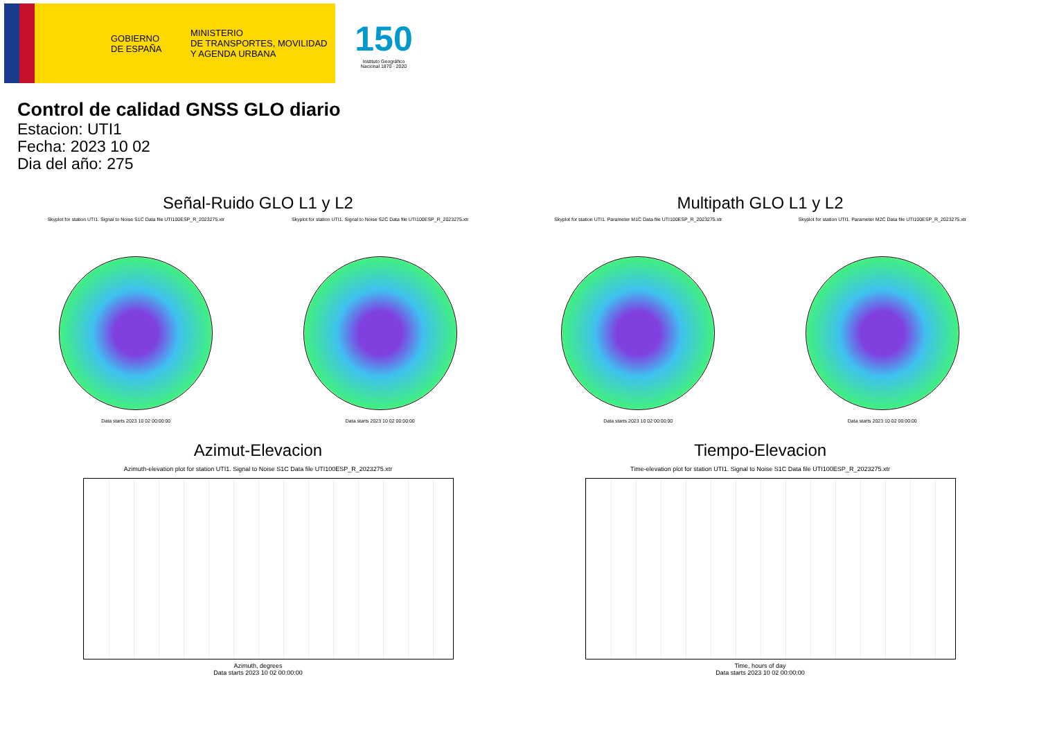GOBIERNO
DE ESPAÑA
MINISTERIO
DE TRANSPORTES, MOVILIDAD
Y AGENDA URBANA
150
Instituto Geográfico Nacional 1870 · 2020
Control de calidad GNSS GLO diario
Estacion: UTI1
Fecha: 2023 10 02
Dia del año: 275
Señal-Ruido GLO L1 y L2
Skyplot for station UTI1. Signal to Noise S1C Data file UTI100ESP_R_2023275.xtr
Data starts 2023 10 02 00:00:00
Skyplot for station UTI1. Signal to Noise S2C Data file UTI100ESP_R_2023275.xtr
Data starts 2023 10 02 00:00:00
Multipath GLO L1 y L2
Skyplot for station UTI1. Parameter M1C Data file UTI100ESP_R_2023275.xtr
Data starts 2023 10 02 00:00:00
Skyplot for station UTI1. Parameter M2C Data file UTI100ESP_R_2023275.xtr
Data starts 2023 10 02 00:00:00
Azimut-Elevacion
Azimuth-elevation plot for station UTI1. Signal to Noise S1C Data file UTI100ESP_R_2023275.xtr
Azimuth, degrees
Data starts 2023 10 02 00:00:00
Tiempo-Elevacion
Time-elevation plot for station UTI1. Signal to Noise S1C Data file UTI100ESP_R_2023275.xtr
Time, hours of day
Data starts 2023 10 02 00:00:00